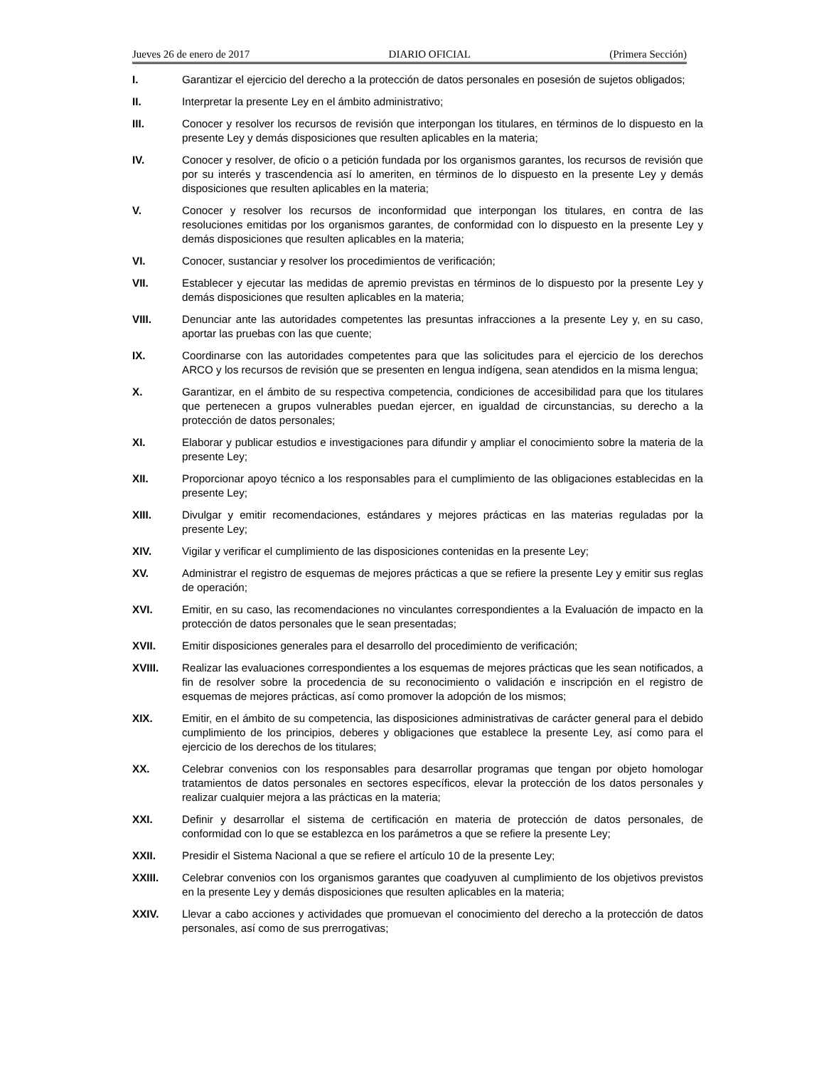Jueves 26 de enero de 2017 DIARIO OFICIAL (Primera Sección)
I. Garantizar el ejercicio del derecho a la protección de datos personales en posesión de sujetos obligados;
II. Interpretar la presente Ley en el ámbito administrativo;
III. Conocer y resolver los recursos de revisión que interpongan los titulares, en términos de lo dispuesto en la presente Ley y demás disposiciones que resulten aplicables en la materia;
IV. Conocer y resolver, de oficio o a petición fundada por los organismos garantes, los recursos de revisión que por su interés y trascendencia así lo ameriten, en términos de lo dispuesto en la presente Ley y demás disposiciones que resulten aplicables en la materia;
V. Conocer y resolver los recursos de inconformidad que interpongan los titulares, en contra de las resoluciones emitidas por los organismos garantes, de conformidad con lo dispuesto en la presente Ley y demás disposiciones que resulten aplicables en la materia;
VI. Conocer, sustanciar y resolver los procedimientos de verificación;
VII. Establecer y ejecutar las medidas de apremio previstas en términos de lo dispuesto por la presente Ley y demás disposiciones que resulten aplicables en la materia;
VIII. Denunciar ante las autoridades competentes las presuntas infracciones a la presente Ley y, en su caso, aportar las pruebas con las que cuente;
IX. Coordinarse con las autoridades competentes para que las solicitudes para el ejercicio de los derechos ARCO y los recursos de revisión que se presenten en lengua indígena, sean atendidos en la misma lengua;
X. Garantizar, en el ámbito de su respectiva competencia, condiciones de accesibilidad para que los titulares que pertenecen a grupos vulnerables puedan ejercer, en igualdad de circunstancias, su derecho a la protección de datos personales;
XI. Elaborar y publicar estudios e investigaciones para difundir y ampliar el conocimiento sobre la materia de la presente Ley;
XII. Proporcionar apoyo técnico a los responsables para el cumplimiento de las obligaciones establecidas en la presente Ley;
XIII. Divulgar y emitir recomendaciones, estándares y mejores prácticas en las materias reguladas por la presente Ley;
XIV. Vigilar y verificar el cumplimiento de las disposiciones contenidas en la presente Ley;
XV. Administrar el registro de esquemas de mejores prácticas a que se refiere la presente Ley y emitir sus reglas de operación;
XVI. Emitir, en su caso, las recomendaciones no vinculantes correspondientes a la Evaluación de impacto en la protección de datos personales que le sean presentadas;
XVII. Emitir disposiciones generales para el desarrollo del procedimiento de verificación;
XVIII. Realizar las evaluaciones correspondientes a los esquemas de mejores prácticas que les sean notificados, a fin de resolver sobre la procedencia de su reconocimiento o validación e inscripción en el registro de esquemas de mejores prácticas, así como promover la adopción de los mismos;
XIX. Emitir, en el ámbito de su competencia, las disposiciones administrativas de carácter general para el debido cumplimiento de los principios, deberes y obligaciones que establece la presente Ley, así como para el ejercicio de los derechos de los titulares;
XX. Celebrar convenios con los responsables para desarrollar programas que tengan por objeto homologar tratamientos de datos personales en sectores específicos, elevar la protección de los datos personales y realizar cualquier mejora a las prácticas en la materia;
XXI. Definir y desarrollar el sistema de certificación en materia de protección de datos personales, de conformidad con lo que se establezca en los parámetros a que se refiere la presente Ley;
XXII. Presidir el Sistema Nacional a que se refiere el artículo 10 de la presente Ley;
XXIII. Celebrar convenios con los organismos garantes que coadyuven al cumplimiento de los objetivos previstos en la presente Ley y demás disposiciones que resulten aplicables en la materia;
XXIV. Llevar a cabo acciones y actividades que promuevan el conocimiento del derecho a la protección de datos personales, así como de sus prerrogativas;